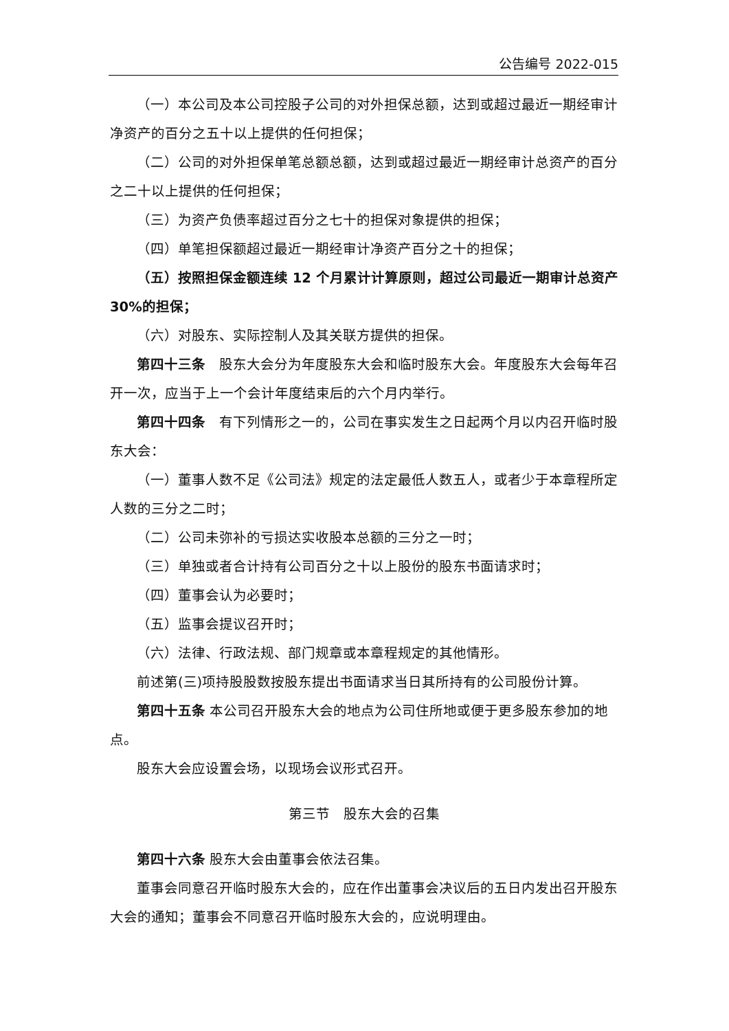公告编号 2022-015
（一）本公司及本公司控股子公司的对外担保总额，达到或超过最近一期经审计净资产的百分之五十以上提供的任何担保；
（二）公司的对外担保单笔总额总额，达到或超过最近一期经审计总资产的百分之二十以上提供的任何担保；
（三）为资产负债率超过百分之七十的担保对象提供的担保；
（四）单笔担保额超过最近一期经审计净资产百分之十的担保；
（五）按照担保金额连续 12 个月累计计算原则，超过公司最近一期审计总资产 30%的担保；
（六）对股东、实际控制人及其关联方提供的担保。
第四十三条　股东大会分为年度股东大会和临时股东大会。年度股东大会每年召开一次，应当于上一个会计年度结束后的六个月内举行。
第四十四条　有下列情形之一的，公司在事实发生之日起两个月以内召开临时股东大会：
（一）董事人数不足《公司法》规定的法定最低人数五人，或者少于本章程所定人数的三分之二时；
（二）公司未弥补的亏损达实收股本总额的三分之一时；
（三）单独或者合计持有公司百分之十以上股份的股东书面请求时；
（四）董事会认为必要时；
（五）监事会提议召开时；
（六）法律、行政法规、部门规章或本章程规定的其他情形。
前述第(三)项持股股数按股东提出书面请求当日其所持有的公司股份计算。
第四十五条 本公司召开股东大会的地点为公司住所地或便于更多股东参加的地点。
股东大会应设置会场，以现场会议形式召开。
第三节　股东大会的召集
第四十六条 股东大会由董事会依法召集。
董事会同意召开临时股东大会的，应在作出董事会决议后的五日内发出召开股东大会的通知；董事会不同意召开临时股东大会的，应说明理由。